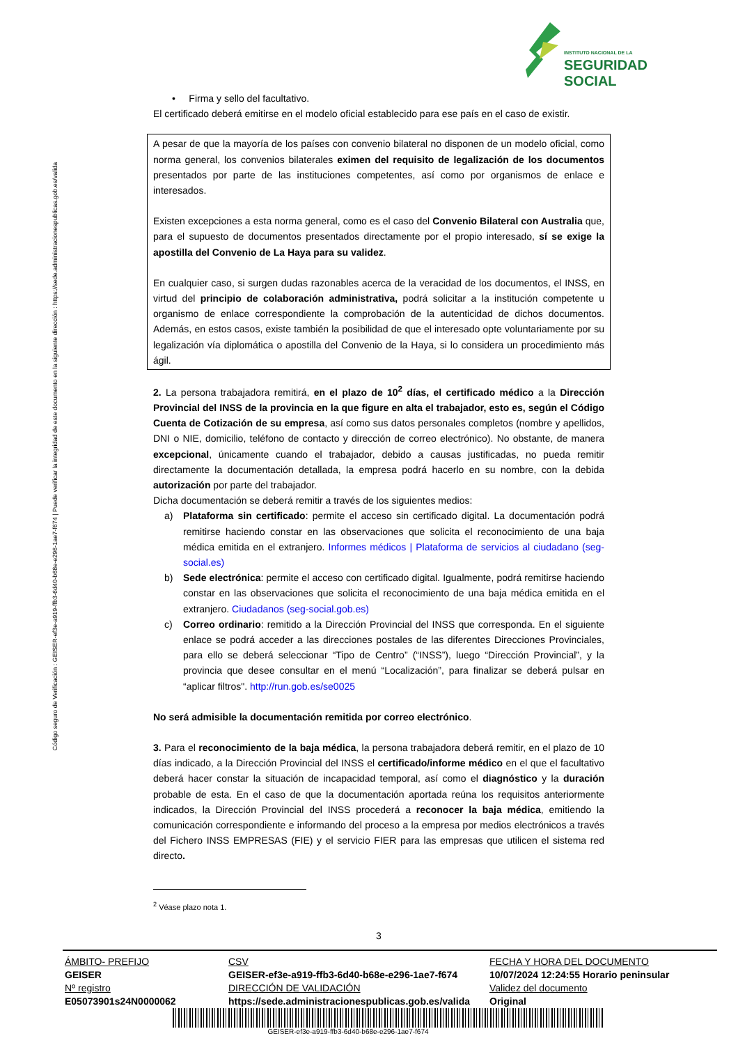INSTITUTO NACIONAL DE LA
SEGURIDAD SOCIAL
Código seguro de Verificación : GEISER-ef3e-a919-ffb3-6d40-b68e-e296-1ae7-f674 | Puede verificar la integridad de este documento en la siguiente dirección : https://sede.administracionespublicas.gob.es/valida
• Firma y sello del facultativo.
El certificado deberá emitirse en el modelo oficial establecido para ese país en el caso de existir.
A pesar de que la mayoría de los países con convenio bilateral no disponen de un modelo oficial, como norma general, los convenios bilaterales eximen del requisito de legalización de los documentos presentados por parte de las instituciones competentes, así como por organismos de enlace e interesados.
Existen excepciones a esta norma general, como es el caso del Convenio Bilateral con Australia que, para el supuesto de documentos presentados directamente por el propio interesado, sí se exige la apostilla del Convenio de La Haya para su validez.
En cualquier caso, si surgen dudas razonables acerca de la veracidad de los documentos, el INSS, en virtud del principio de colaboración administrativa, podrá solicitar a la institución competente u organismo de enlace correspondiente la comprobación de la autenticidad de dichos documentos. Además, en estos casos, existe también la posibilidad de que el interesado opte voluntariamente por su legalización vía diplomática o apostilla del Convenio de la Haya, si lo considera un procedimiento más ágil.
2. La persona trabajadora remitirá, en el plazo de 10<sup>2</sup> días, el certificado médico a la Dirección Provincial del INSS de la provincia en la que figure en alta el trabajador, esto es, según el Código Cuenta de Cotización de su empresa, así como sus datos personales completos (nombre y apellidos, DNI o NIE, domicilio, teléfono de contacto y dirección de correo electrónico). No obstante, de manera excepcional, únicamente cuando el trabajador, debido a causas justificadas, no pueda remitir directamente la documentación detallada, la empresa podrá hacerlo en su nombre, con la debida autorización por parte del trabajador.
Dicha documentación se deberá remitir a través de los siguientes medios:
a) Plataforma sin certificado: permite el acceso sin certificado digital. La documentación podrá remitirse haciendo constar en las observaciones que solicita el reconocimiento de una baja médica emitida en el extranjero. Informes médicos | Plataforma de servicios al ciudadano (seg-social.es)
b) Sede electrónica: permite el acceso con certificado digital. Igualmente, podrá remitirse haciendo constar en las observaciones que solicita el reconocimiento de una baja médica emitida en el extranjero. Ciudadanos (seg-social.gob.es)
c) Correo ordinario: remitido a la Dirección Provincial del INSS que corresponda. En el siguiente enlace se podrá acceder a las direcciones postales de las diferentes Direcciones Provinciales, para ello se deberá seleccionar “Tipo de Centro” (“INSS”), luego “Dirección Provincial”, y la provincia que desee consultar en el menú “Localización”, para finalizar se deberá pulsar en “aplicar filtros". http://run.gob.es/se0025
No será admisible la documentación remitida por correo electrónico.
3. Para el reconocimiento de la baja médica, la persona trabajadora deberá remitir, en el plazo de 10 días indicado, a la Dirección Provincial del INSS el certificado/informe médico en el que el facultativo deberá hacer constar la situación de incapacidad temporal, así como el diagnóstico y la duración probable de esta. En el caso de que la documentación aportada reúna los requisitos anteriormente indicados, la Dirección Provincial del INSS procederá a reconocer la baja médica, emitiendo la comunicación correspondiente e informando del proceso a la empresa por medios electrónicos a través del Fichero INSS EMPRESAS (FIE) y el servicio FIER para las empresas que utilicen el sistema red directo.
<sup>2</sup> Véase plazo nota 1.
3
| ÁMBITO- PREFIJO | CSV | FECHA Y HORA DEL DOCUMENTO |
| GEISER | GEISER-ef3e-a919-ffb3-6d40-b68e-e296-1ae7-f674 | 10/07/2024 12:24:55 Horario peninsular |
| Nº registro | DIRECCIÓN DE VALIDACIÓN | Validez del documento |
| E05073901s24N0000062 | https://sede.administracionespublicas.gob.es/valida | Original |
GEISER-ef3e-a919-ffb3-6d40-b68e-e296-1ae7-f674